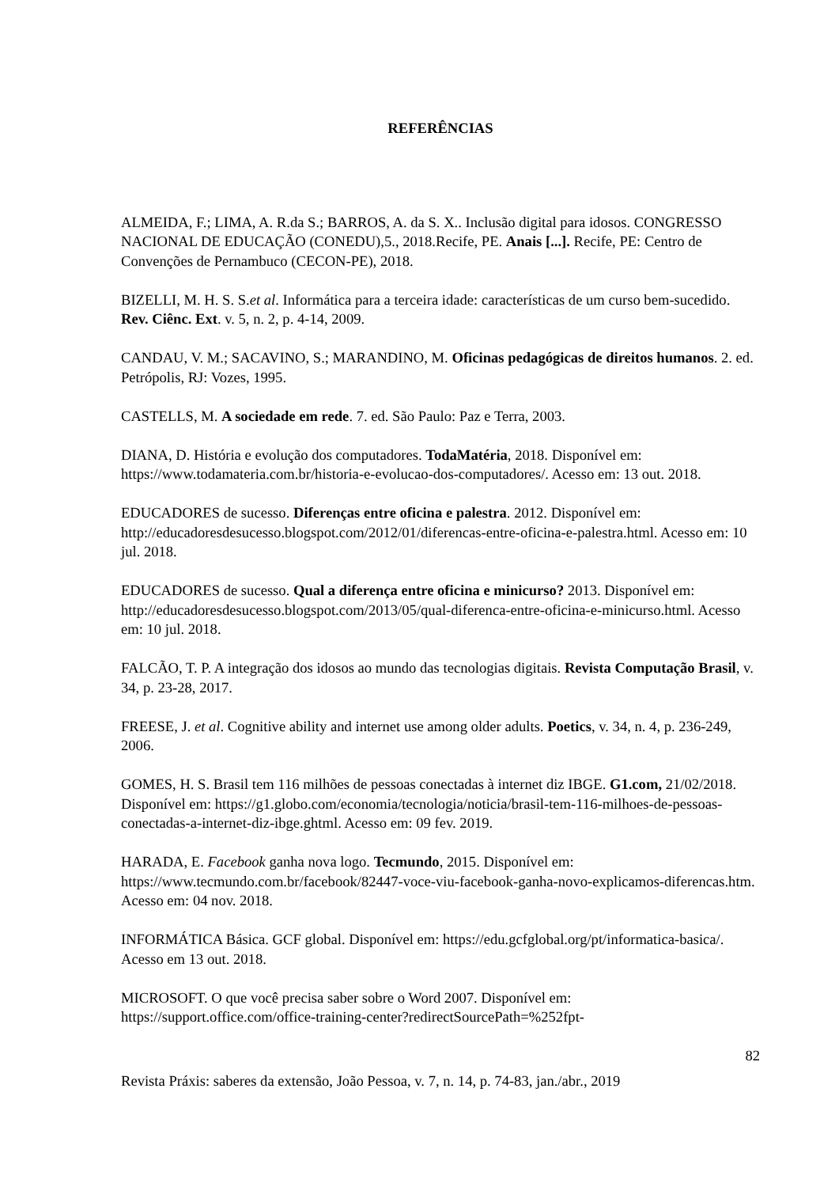REFERÊNCIAS
ALMEIDA, F.; LIMA, A. R.da S.; BARROS, A. da S. X.. Inclusão digital para idosos. CONGRESSO NACIONAL DE EDUCAÇÃO (CONEDU),5., 2018.Recife, PE. Anais [...]. Recife, PE: Centro de Convenções de Pernambuco (CECON-PE), 2018.
BIZELLI, M. H. S. S.et al. Informática para a terceira idade: características de um curso bem-sucedido. Rev. Ciênc. Ext. v. 5, n. 2, p. 4-14, 2009.
CANDAU, V. M.; SACAVINO, S.; MARANDINO, M. Oficinas pedagógicas de direitos humanos. 2. ed. Petrópolis, RJ: Vozes, 1995.
CASTELLS, M. A sociedade em rede. 7. ed. São Paulo: Paz e Terra, 2003.
DIANA, D. História e evolução dos computadores. TodaMatéria, 2018. Disponível em: https://www.todamateria.com.br/historia-e-evolucao-dos-computadores/. Acesso em: 13 out. 2018.
EDUCADORES de sucesso. Diferenças entre oficina e palestra. 2012. Disponível em: http://educadoresdesucesso.blogspot.com/2012/01/diferencas-entre-oficina-e-palestra.html. Acesso em: 10 jul. 2018.
EDUCADORES de sucesso. Qual a diferença entre oficina e minicurso? 2013. Disponível em: http://educadoresdesucesso.blogspot.com/2013/05/qual-diferenca-entre-oficina-e-minicurso.html. Acesso em: 10 jul. 2018.
FALCÃO, T. P. A integração dos idosos ao mundo das tecnologias digitais. Revista Computação Brasil, v. 34, p. 23-28, 2017.
FREESE, J. et al. Cognitive ability and internet use among older adults. Poetics, v. 34, n. 4, p. 236-249, 2006.
GOMES, H. S. Brasil tem 116 milhões de pessoas conectadas à internet diz IBGE. G1.com, 21/02/2018. Disponível em: https://g1.globo.com/economia/tecnologia/noticia/brasil-tem-116-milhoes-de-pessoas-conectadas-a-internet-diz-ibge.ghtml. Acesso em: 09 fev. 2019.
HARADA, E. Facebook ganha nova logo. Tecmundo, 2015. Disponível em: https://www.tecmundo.com.br/facebook/82447-voce-viu-facebook-ganha-novo-explicamos-diferencas.htm. Acesso em: 04 nov. 2018.
INFORMÁTICA Básica. GCF global. Disponível em: https://edu.gcfglobal.org/pt/informatica-basica/. Acesso em 13 out. 2018.
MICROSOFT. O que você precisa saber sobre o Word 2007. Disponível em: https://support.office.com/office-training-center?redirectSourcePath=%252fpt-
82
Revista Práxis: saberes da extensão, João Pessoa, v. 7, n. 14, p. 74-83, jan./abr., 2019